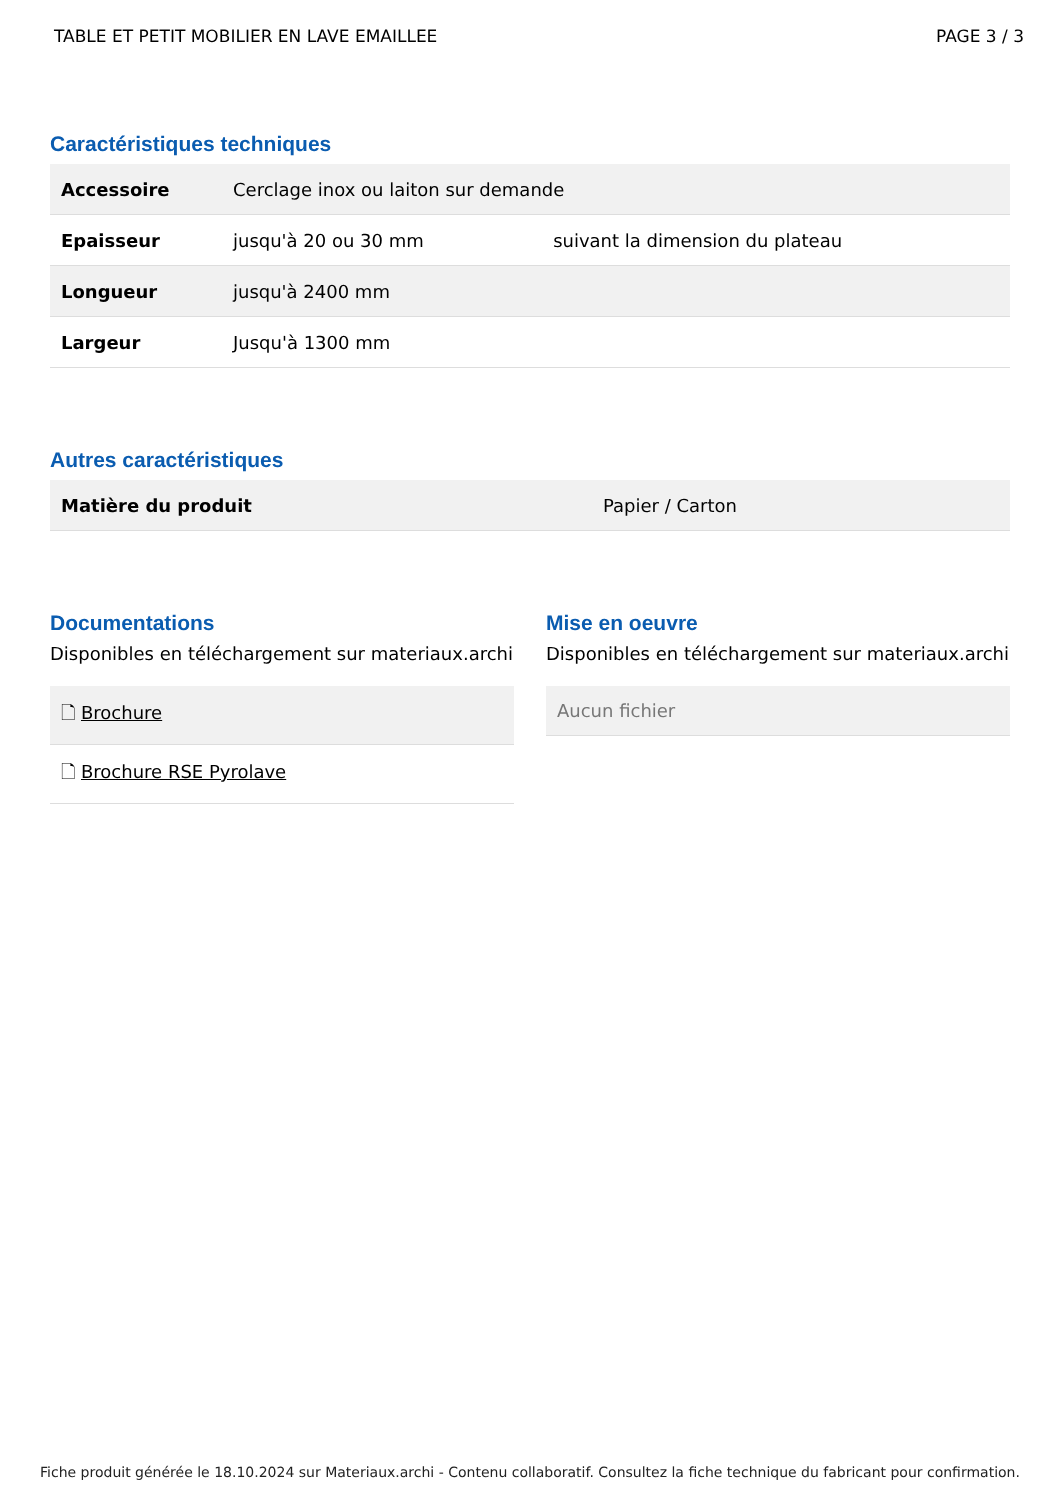TABLE ET PETIT MOBILIER EN LAVE EMAILLEE PAGE 3 / 3
Caractéristiques techniques
| Accessoire | Cerclage inox ou laiton sur demande | |
| Epaisseur | jusqu'à 20 ou 30 mm | suivant la dimension du plateau |
| Longueur | jusqu'à 2400 mm | |
| Largeur | Jusqu'à 1300 mm | |
Autres caractéristiques
| Matière du produit | Papier / Carton |
Documentations
Disponibles en téléchargement sur materiaux.archi
🗋 Brochure
🗋 Brochure RSE Pyrolave
Mise en oeuvre
Disponibles en téléchargement sur materiaux.archi
Aucun fichier
Fiche produit générée le 18.10.2024 sur Materiaux.archi - Contenu collaboratif. Consultez la fiche technique du fabricant pour confirmation.